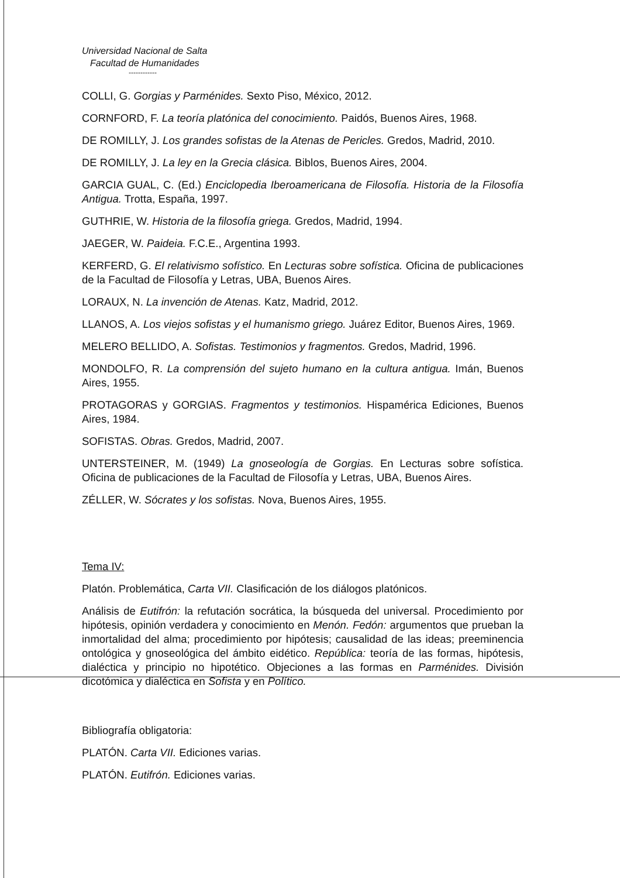Universidad Nacional de Salta
Facultad de Humanidades
------------
COLLI, G. Gorgias y Parménides. Sexto Piso, México, 2012.
CORNFORD, F. La teoría platónica del conocimiento. Paidós, Buenos Aires, 1968.
DE ROMILLY, J. Los grandes sofistas de la Atenas de Pericles. Gredos, Madrid, 2010.
DE ROMILLY, J. La ley en la Grecia clásica. Biblos, Buenos Aires, 2004.
GARCIA GUAL, C. (Ed.) Enciclopedia Iberoamericana de Filosofía. Historia de la Filosofía Antigua. Trotta, España, 1997.
GUTHRIE, W. Historia de la filosofía griega. Gredos, Madrid, 1994.
JAEGER, W. Paideia. F.C.E., Argentina 1993.
KERFERD, G. El relativismo sofístico. En Lecturas sobre sofística. Oficina de publicaciones de la Facultad de Filosofía y Letras, UBA, Buenos Aires.
LORAUX, N. La invención de Atenas. Katz, Madrid, 2012.
LLANOS, A. Los viejos sofistas y el humanismo griego. Juárez Editor, Buenos Aires, 1969.
MELERO BELLIDO, A. Sofistas. Testimonios y fragmentos. Gredos, Madrid, 1996.
MONDOLFO, R. La comprensión del sujeto humano en la cultura antigua. Imán, Buenos Aires, 1955.
PROTAGORAS y GORGIAS. Fragmentos y testimonios. Hispamérica Ediciones, Buenos Aires, 1984.
SOFISTAS. Obras. Gredos, Madrid, 2007.
UNTERSTEINER, M. (1949) La gnoseología de Gorgias. En Lecturas sobre sofística. Oficina de publicaciones de la Facultad de Filosofía y Letras, UBA, Buenos Aires.
ZÉLLER, W. Sócrates y los sofistas. Nova, Buenos Aires, 1955.
Tema IV:
Platón. Problemática, Carta VII. Clasificación de los diálogos platónicos.
Análisis de Eutifrón: la refutación socrática, la búsqueda del universal. Procedimiento por hipótesis, opinión verdadera y conocimiento en Menón. Fedón: argumentos que prueban la inmortalidad del alma; procedimiento por hipótesis; causalidad de las ideas; preeminencia ontológica y gnoseológica del ámbito eidético. República: teoría de las formas, hipótesis, dialéctica y principio no hipotético. Objeciones a las formas en Parménides. División dicotómica y dialéctica en Sofista y en Político.
Bibliografía obligatoria:
PLATÓN. Carta VII. Ediciones varias.
PLATÓN. Eutifrón. Ediciones varias.